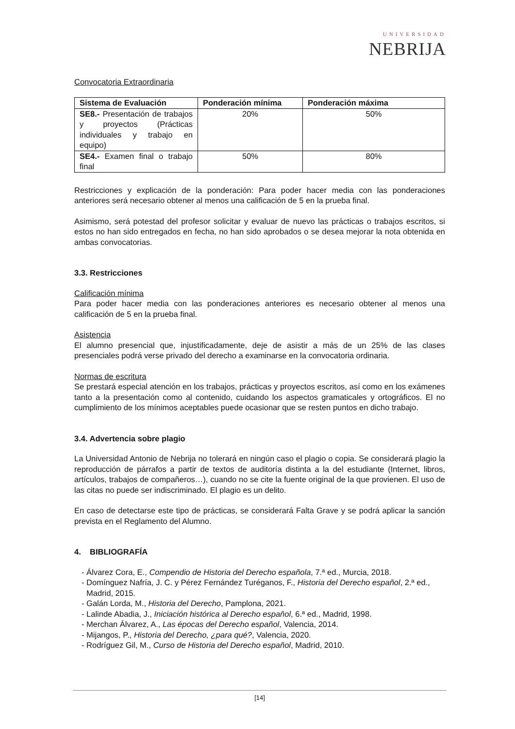UNIVERSIDAD
NEBRIJA
Convocatoria Extraordinaria
| Sistema de Evaluación | Ponderación mínima | Ponderación máxima |
| --- | --- | --- |
| SE8.- Presentación de trabajos y proyectos (Prácticas individuales y trabajo en equipo) | 20% | 50% |
| SE4.- Examen final o trabajo final | 50% | 80% |
Restricciones y explicación de la ponderación: Para poder hacer media con las ponderaciones anteriores será necesario obtener al menos una calificación de 5 en la prueba final.
Asimismo, será potestad del profesor solicitar y evaluar de nuevo las prácticas o trabajos escritos, si estos no han sido entregados en fecha, no han sido aprobados o se desea mejorar la nota obtenida en ambas convocatorias.
3.3. Restricciones
Calificación mínima
Para poder hacer media con las ponderaciones anteriores es necesario obtener al menos una calificación de 5 en la prueba final.
Asistencia
El alumno presencial que, injustificadamente, deje de asistir a más de un 25% de las clases presenciales podrá verse privado del derecho a examinarse en la convocatoria ordinaria.
Normas de escritura
Se prestará especial atención en los trabajos, prácticas y proyectos escritos, así como en los exámenes tanto a la presentación como al contenido, cuidando los aspectos gramaticales y ortográficos. El no cumplimiento de los mínimos aceptables puede ocasionar que se resten puntos en dicho trabajo.
3.4. Advertencia sobre plagio
La Universidad Antonio de Nebrija no tolerará en ningún caso el plagio o copia. Se considerará plagio la reproducción de párrafos a partir de textos de auditoría distinta a la del estudiante (Internet, libros, artículos, trabajos de compañeros…), cuando no se cite la fuente original de la que provienen. El uso de las citas no puede ser indiscriminado. El plagio es un delito.
En caso de detectarse este tipo de prácticas, se considerará Falta Grave y se podrá aplicar la sanción prevista en el Reglamento del Alumno.
4. BIBLIOGRAFÍA
- Álvarez Cora, E., Compendio de Historia del Derecho española, 7.ª ed., Murcia, 2018.
- Domínguez Nafría, J. C. y Pérez Fernández Turéganos, F., Historia del Derecho español, 2.ª ed., Madrid, 2015.
- Galán Lorda, M., Historia del Derecho, Pamplona, 2021.
- Lalinde Abadia, J., Iniciación histórica al Derecho español, 6.ª ed., Madrid, 1998.
- Merchan Álvarez, A., Las épocas del Derecho español, Valencia, 2014.
- Mijangos, P., Historia del Derecho, ¿para qué?, Valencia, 2020.
- Rodríguez Gil, M., Curso de Historia del Derecho español, Madrid, 2010.
[14]